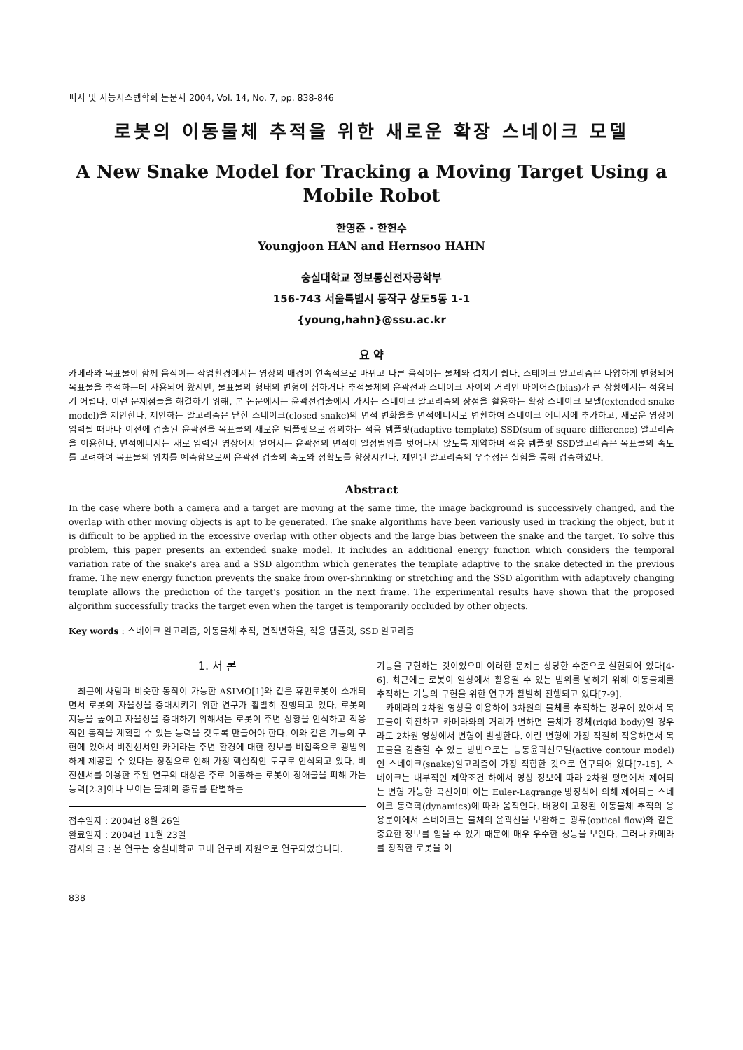퍼지 및 지능시스템학회 논문지 2004, Vol. 14, No. 7, pp. 838-846
로봇의 이동물체 추적을 위한 새로운 확장 스네이크 모델
A New Snake Model for Tracking a Moving Target Using a Mobile Robot
한영준 · 한헌수
Youngjoon HAN and Hernsoo HAHN
숭실대학교 정보통신전자공학부
156-743 서울특별시 동작구 상도5동 1-1
{young,hahn}@ssu.ac.kr
요 약
카메라와 목표물이 함께 움직이는 작업환경에서는 영상의 배경이 연속적으로 바뀌고 다른 움직이는 물체와 겹치기 쉽다. 스테이크 알고리즘은 다양하게 변형되어 목표물을 추적하는데 사용되어 왔지만, 물표물의 형태의 변형이 심하거나 추적물체의 윤곽선과 스네이크 사이의 거리인 바이어스(bias)가 큰 상황에서는 적용되기 어렵다. 이런 문제점들을 해결하기 위해, 본 논문에서는 윤곽선검출에서 가지는 스네이크 알고리즘의 장점을 활용하는 확장 스네이크 모델(extended snake model)을 제안한다. 제안하는 알고리즘은 닫힌 스네이크(closed snake)의 면적 변화율을 면적에너지로 변환하여 스네이크 에너지에 추가하고, 새로운 영상이 입력될 때마다 이전에 검출된 윤곽선을 목표물의 새로운 템플릿으로 정의하는 적응 템플릿(adaptive template) SSD(sum of square difference) 알고리즘을 이용한다. 면적에너지는 새로 입력된 영상에서 얻어지는 윤곽선의 면적이 일정범위를 벗어나지 않도록 제약하며 적응 템플릿 SSD알고리즘은 목표물의 속도를 고려하여 목표물의 위치를 예측함으로써 윤곽선 검출의 속도와 정확도를 향상시킨다. 제안된 알고리즘의 우수성은 실험을 통해 검증하였다.
Abstract
In the case where both a camera and a target are moving at the same time, the image background is successively changed, and the overlap with other moving objects is apt to be generated. The snake algorithms have been variously used in tracking the object, but it is difficult to be applied in the excessive overlap with other objects and the large bias between the snake and the target. To solve this problem, this paper presents an extended snake model. It includes an additional energy function which considers the temporal variation rate of the snake's area and a SSD algorithm which generates the template adaptive to the snake detected in the previous frame. The new energy function prevents the snake from over-shrinking or stretching and the SSD algorithm with adaptively changing template allows the prediction of the target's position in the next frame. The experimental results have shown that the proposed algorithm successfully tracks the target even when the target is temporarily occluded by other objects.
Key words : 스네이크 알고리즘, 이동물체 추적, 면적변화율, 적응 템플릿, SSD 알고리즘
1. 서 론
최근에 사람과 비슷한 동작이 가능한 ASIMO[1]와 같은 휴먼로봇이 소개되면서 로봇의 자율성을 증대시키기 위한 연구가 활발히 진행되고 있다. 로봇의 지능을 높이고 자율성을 증대하기 위해서는 로봇이 주변 상황을 인식하고 적응적인 동작을 계획할 수 있는 능력을 갖도록 만들어야 한다. 이와 같은 기능의 구현에 있어서 비전센서인 카메라는 주변 환경에 대한 정보를 비접촉으로 광범위하게 제공할 수 있다는 장점으로 인해 가장 핵심적인 도구로 인식되고 있다. 비전센서를 이용한 주된 연구의 대상은 주로 이동하는 로봇이 장애물을 피해 가는 능력[2-3]이나 보이는 물체의 종류를 판별하는
접수일자 : 2004년 8월 26일
완료일자 : 2004년 11월 23일
감사의 글 : 본 연구는 숭실대학교 교내 연구비 지원으로 연구되었습니다.
기능을 구현하는 것이었으며 이러한 문제는 상당한 수준으로 실현되어 있다[4-6]. 최근에는 로봇이 일상에서 활용될 수 있는 범위를 넓히기 위해 이동물체를 추적하는 기능의 구현을 위한 연구가 활발히 진행되고 있다[7-9].
카메라의 2차원 영상을 이용하여 3차원의 물체를 추적하는 경우에 있어서 목표물이 회전하고 카메라와의 거리가 변하면 물체가 강체(rigid body)일 경우라도 2차원 영상에서 변형이 발생한다. 이런 변형에 가장 적절히 적응하면서 목표물을 검출할 수 있는 방법으로는 능동윤곽선모델(active contour model)인 스네이크(snake)알고리즘이 가장 적합한 것으로 연구되어 왔다[7-15]. 스네이크는 내부적인 제약조건 하에서 영상 정보에 따라 2차원 평면에서 제어되는 변형 가능한 곡선이며 이는 Euler-Lagrange 방정식에 의해 제어되는 스네이크 동력학(dynamics)에 따라 움직인다. 배경이 고정된 이동물체 추적의 응용분야에서 스네이크는 물체의 윤곽선을 보완하는 광류(optical flow)와 같은 중요한 정보를 얻을 수 있기 때문에 매우 우수한 성능을 보인다. 그러나 카메라를 장착한 로봇을 이
838